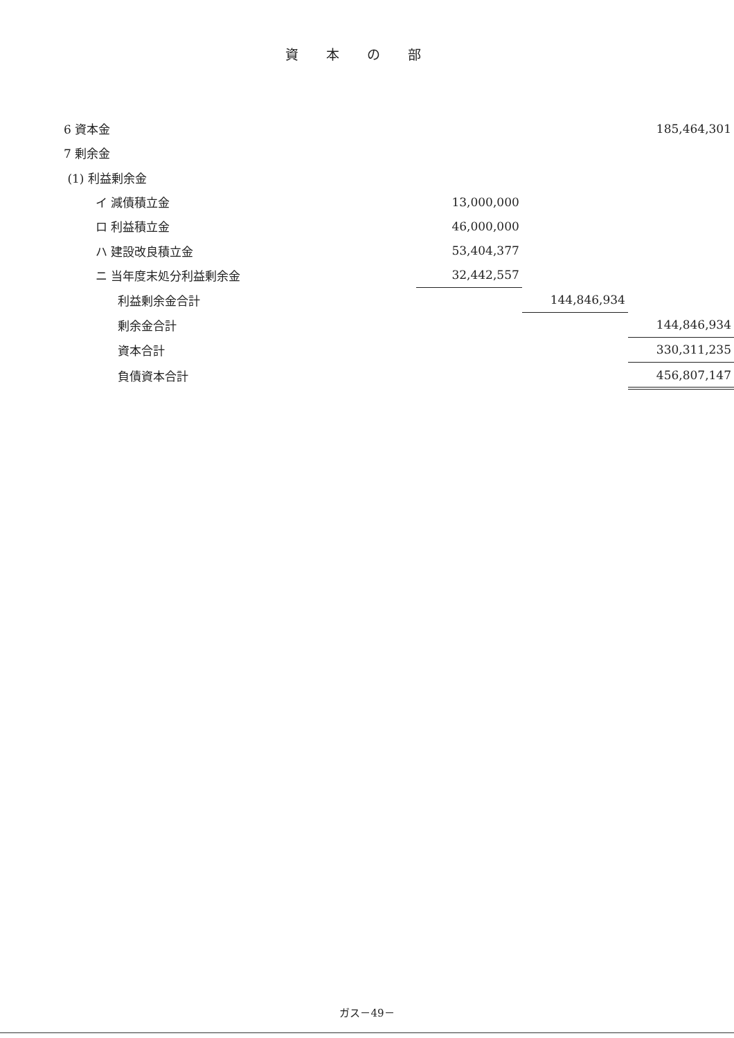資本の部
| 6 資本金 | | | | 185,464,301 |
| 7 剰余金 | | | | |
| (1) 利益剰余金 | | | | |
| イ 減債積立金 | 13,000,000 | | | |
| ロ 利益積立金 | 46,000,000 | | | |
| ハ 建設改良積立金 | 53,404,377 | | | |
| ニ 当年度末処分利益剰余金 | 32,442,557 | | | |
| 利益剰余金合計 | | | 144,846,934 | |
| 剰余金合計 | | | | 144,846,934 |
| 資本合計 | | | | 330,311,235 |
| 負債資本合計 | | | | 456,807,147 |
ガス－49－